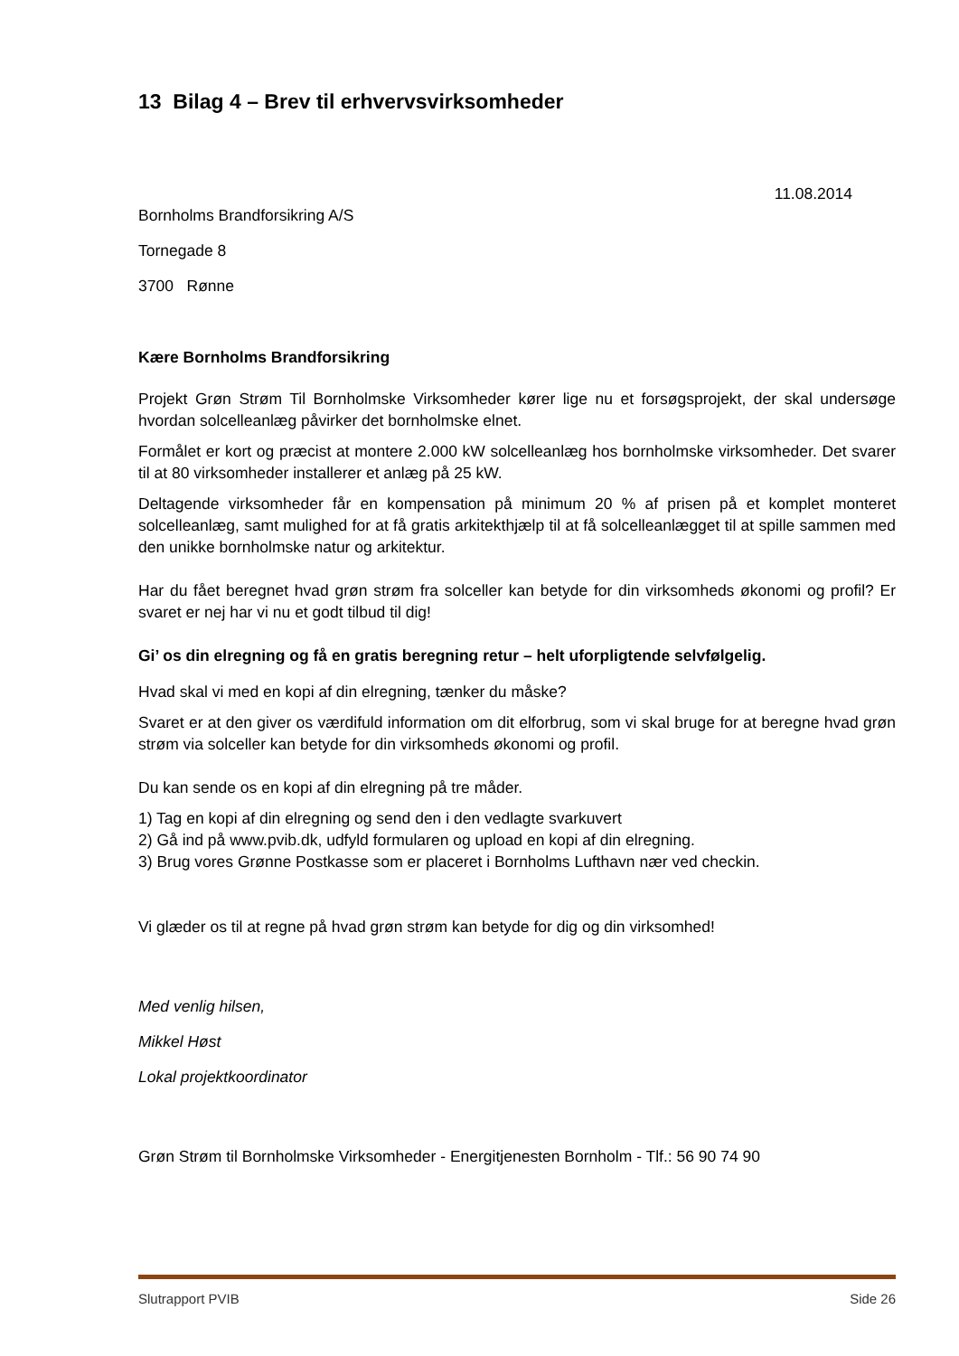13 Bilag 4 – Brev til erhvervsvirksomheder
11.08.2014
Bornholms Brandforsikring A/S
Tornegade 8
3700 Rønne
Kære Bornholms Brandforsikring
Projekt Grøn Strøm Til Bornholmske Virksomheder kører lige nu et forsøgsprojekt, der skal undersøge hvordan solcelleanlæg påvirker det bornholmske elnet.
Formålet er kort og præcist at montere 2.000 kW solcelleanlæg hos bornholmske virksomheder. Det svarer til at 80 virksomheder installerer et anlæg på 25 kW.
Deltagende virksomheder får en kompensation på minimum 20 % af prisen på et komplet monteret solcelleanlæg, samt mulighed for at få gratis arkitekthjælp til at få solcelleanlægget til at spille sammen med den unikke bornholmske natur og arkitektur.
Har du fået beregnet hvad grøn strøm fra solceller kan betyde for din virksomheds økonomi og profil? Er svaret er nej har vi nu et godt tilbud til dig!
Gi’ os din elregning og få en gratis beregning retur – helt uforpligtende selvfølgelig.
Hvad skal vi med en kopi af din elregning, tænker du måske?
Svaret er at den giver os værdifuld information om dit elforbrug, som vi skal bruge for at beregne hvad grøn strøm via solceller kan betyde for din virksomheds økonomi og profil.
Du kan sende os en kopi af din elregning på tre måder.
1) Tag en kopi af din elregning og send den i den vedlagte svarkuvert
2) Gå ind på www.pvib.dk, udfyld formularen og upload en kopi af din elregning.
3) Brug vores Grønne Postkasse som er placeret i Bornholms Lufthavn nær ved checkin.
Vi glæder os til at regne på hvad grøn strøm kan betyde for dig og din virksomhed!
Med venlig hilsen,
Mikkel Høst
Lokal projektkoordinator
Grøn Strøm til Bornholmske Virksomheder - Energitjenesten Bornholm - Tlf.: 56 90 74 90
Slutrapport PVIB Side 26